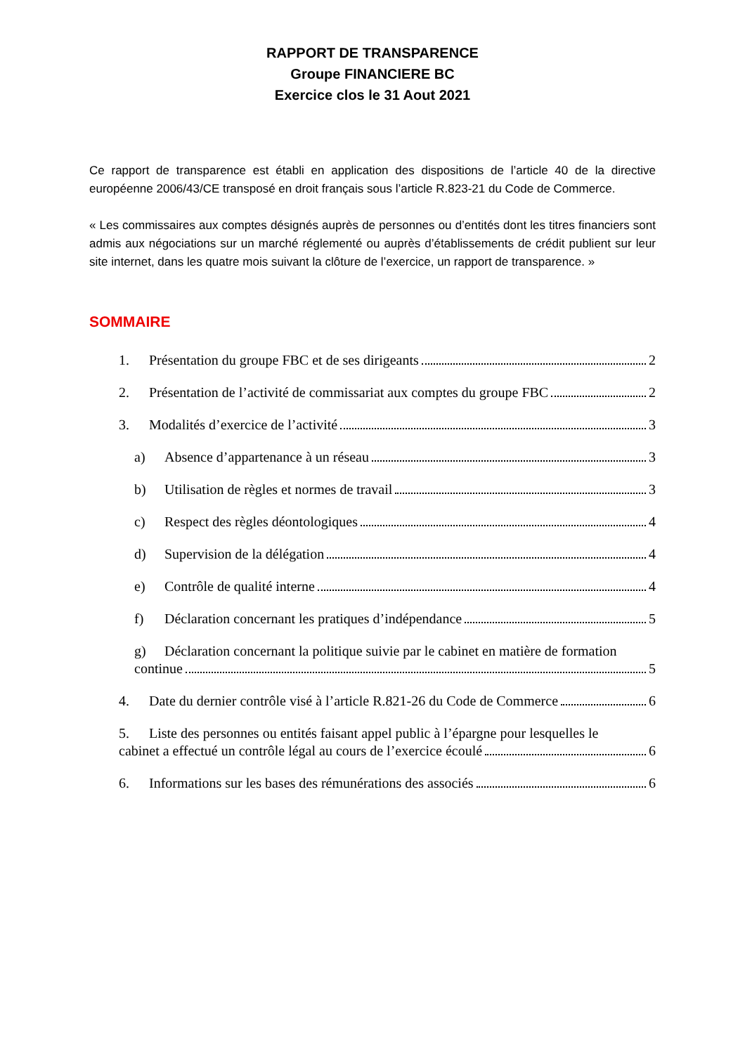RAPPORT DE TRANSPARENCE
Groupe FINANCIERE BC
Exercice clos le 31 Aout 2021
Ce rapport de transparence est établi en application des dispositions de l’article 40 de la directive européenne 2006/43/CE transposé en droit français sous l’article R.823-21 du Code de Commerce.
« Les commissaires aux comptes désignés auprès de personnes ou d’entités dont les titres financiers sont admis aux négociations sur un marché réglementé ou auprès d’établissements de crédit publient sur leur site internet, dans les quatre mois suivant la clôture de l’exercice, un rapport de transparence. »
SOMMAIRE
1. Présentation du groupe FBC et de ses dirigeants 2
2. Présentation de l’activité de commissariat aux comptes du groupe FBC 2
3. Modalités d’exercice de l’activité 3
a) Absence d’appartenance à un réseau 3
b) Utilisation de règles et normes de travail 3
c) Respect des règles déontologiques 4
d) Supervision de la délégation 4
e) Contrôle de qualité interne 4
f) Déclaration concernant les pratiques d’indépendance 5
g) Déclaration concernant la politique suivie par le cabinet en matière de formation
continue 5
4. Date du dernier contrôle visé à l’article R.821-26 du Code de Commerce 6
5. Liste des personnes ou entités faisant appel public à l’épargne pour lesquelles le
cabinet a effectué un contrôle légal au cours de l’exercice écoulé 6
6. Informations sur les bases des rémunérations des associés 6